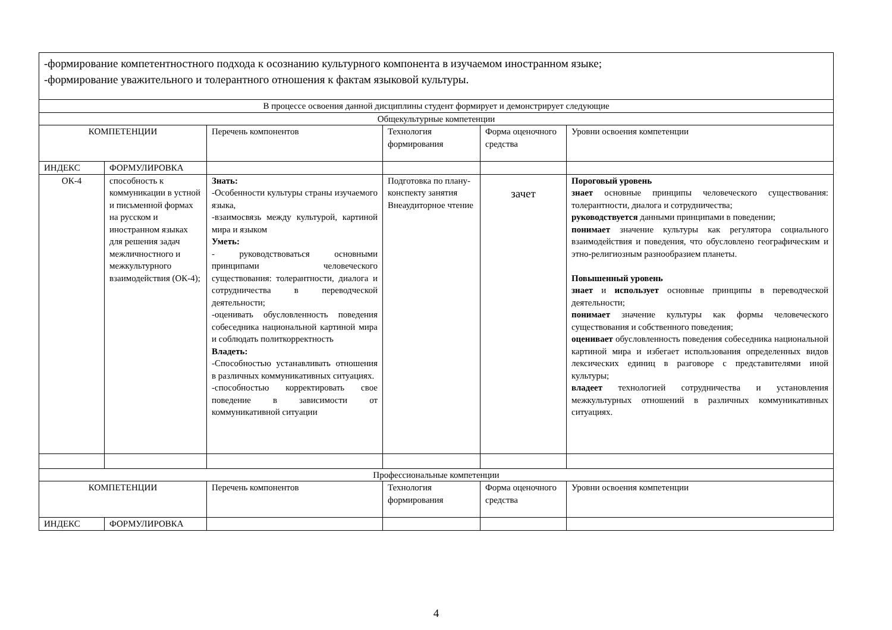| -формирование компетентностного подхода к осознанию культурного компонента в изучаемом иностранном языке; -формирование уважительного и толерантного отношения к фактам языковой культуры. | | | | | |
| В процессе освоения данной дисциплины студент формирует и демонстрирует следующие | | | | | |
| Общекультурные компетенции | | | | | |
| КОМПЕТЕНЦИИ | | Перечень компонентов | Технология формирования | Форма оценочного средства | Уровни освоения компетенции |
| ИНДЕКС | ФОРМУЛИРОВКА | | | | |
| ОК-4 | способность к коммуникации в устной и письменной формах на русском и иностранном языках для решения задач межличностного и межкультурного взаимодействия (ОК-4); | Знать: -Особенности культуры страны изучаемого языка, -взаимосвязь между культурой, картиной мира и языком Уметь: - руководствоваться основными принципами человеческого существования: толерантности, диалога и сотрудничества в переводческой деятельности; -оценивать обусловленность поведения собеседника национальной картиной мира и соблюдать политкорректность Владеть: -Способностью устанавливать отношения в различных коммуникативных ситуациях. -способностью корректировать свое поведение в зависимости от коммуникативной ситуации | Подготовка по плану-конспекту занятия Внеаудиторное чтение | зачет | Пороговый уровень знает основные принципы человеческого существования: толерантности, диалога и сотрудничества; руководствуется данными принципами в поведении; понимает значение культуры как регулятора социального взаимодействия и поведения, что обусловлено географическим и этно-религиозным разнообразием планеты. Повышенный уровень знает и использует основные принципы в переводческой деятельности; понимает значение культуры как формы человеческого существования и собственного поведения; оценивает обусловленность поведения собеседника национальной картиной мира и избегает использования определенных видов лексических единиц в разговоре с представителями иной культуры; владеет технологией сотрудничества и установления межкультурных отношений в различных коммуникативных ситуациях. |
| Профессиональные компетенции | | | | | |
| КОМПЕТЕНЦИИ | | Перечень компонентов | Технология формирования | Форма оценочного средства | Уровни освоения компетенции |
| ИНДЕКС | ФОРМУЛИРОВКА | | | | |
4